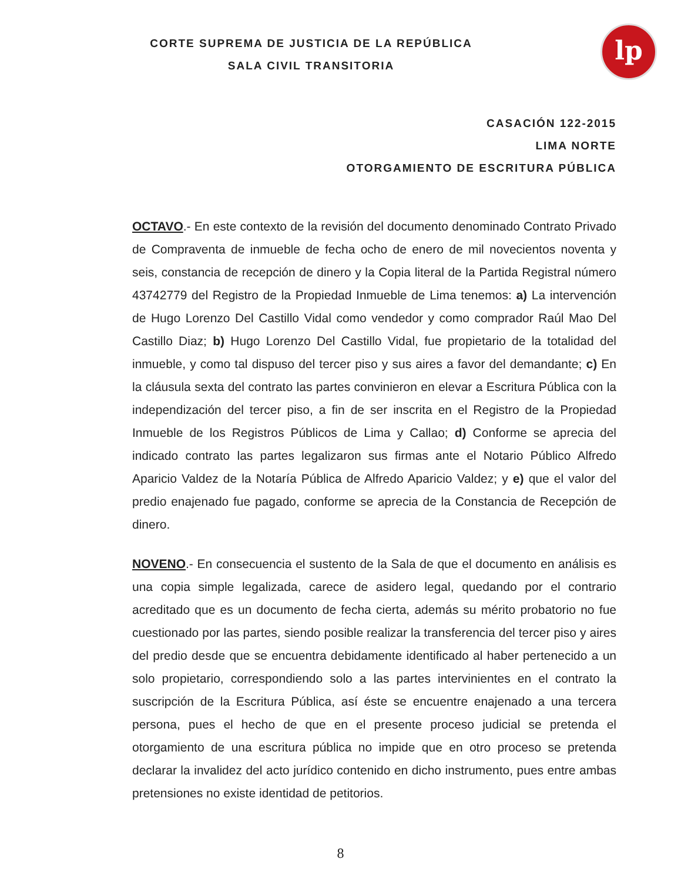lp
CORTE SUPREMA DE JUSTICIA DE LA REPÚBLICA
SALA CIVIL TRANSITORIA
CASACIÓN 122-2015
LIMA NORTE
OTORGAMIENTO DE ESCRITURA PÚBLICA
OCTAVO.- En este contexto de la revisión del documento denominado Contrato Privado de Compraventa de inmueble de fecha ocho de enero de mil novecientos noventa y seis, constancia de recepción de dinero y la Copia literal de la Partida Registral número 43742779 del Registro de la Propiedad Inmueble de Lima tenemos: a) La intervención de Hugo Lorenzo Del Castillo Vidal como vendedor y como comprador Raúl Mao Del Castillo Diaz; b) Hugo Lorenzo Del Castillo Vidal, fue propietario de la totalidad del inmueble, y como tal dispuso del tercer piso y sus aires a favor del demandante; c) En la cláusula sexta del contrato las partes convinieron en elevar a Escritura Pública con la independización del tercer piso, a fin de ser inscrita en el Registro de la Propiedad Inmueble de los Registros Públicos de Lima y Callao; d) Conforme se aprecia del indicado contrato las partes legalizaron sus firmas ante el Notario Público Alfredo Aparicio Valdez de la Notaría Pública de Alfredo Aparicio Valdez; y e) que el valor del predio enajenado fue pagado, conforme se aprecia de la Constancia de Recepción de dinero.
NOVENO.- En consecuencia el sustento de la Sala de que el documento en análisis es una copia simple legalizada, carece de asidero legal, quedando por el contrario acreditado que es un documento de fecha cierta, además su mérito probatorio no fue cuestionado por las partes, siendo posible realizar la transferencia del tercer piso y aires del predio desde que se encuentra debidamente identificado al haber pertenecido a un solo propietario, correspondiendo solo a las partes intervinientes en el contrato la suscripción de la Escritura Pública, así éste se encuentre enajenado a una tercera persona, pues el hecho de que en el presente proceso judicial se pretenda el otorgamiento de una escritura pública no impide que en otro proceso se pretenda declarar la invalidez del acto jurídico contenido en dicho instrumento, pues entre ambas pretensiones no existe identidad de petitorios.
8